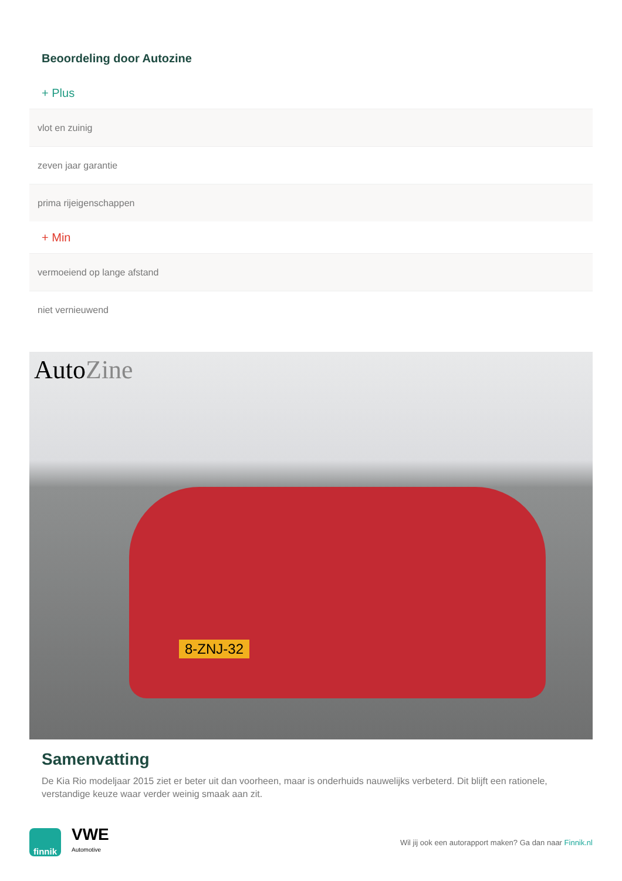Beoordeling door Autozine
+ Plus
vlot en zuinig
zeven jaar garantie
prima rijeigenschappen
+ Min
vermoeiend op lange afstand
niet vernieuwend
AutoZine
8-ZNJ-32
Samenvatting
De Kia Rio modeljaar 2015 ziet er beter uit dan voorheen, maar is onderhuids nauwelijks verbeterd. Dit blijft een rationele, verstandige keuze waar verder weinig smaak aan zit.
finnik
VWE
Automotive
Wil jij ook een autorapport maken? Ga dan naar Finnik.nl